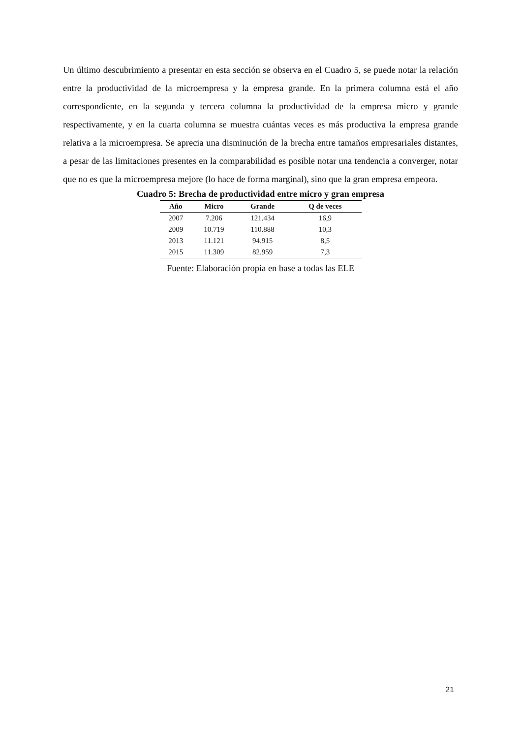Un último descubrimiento a presentar en esta sección se observa en el Cuadro 5, se puede notar la relación entre la productividad de la microempresa y la empresa grande. En la primera columna está el año correspondiente, en la segunda y tercera columna la productividad de la empresa micro y grande respectivamente, y en la cuarta columna se muestra cuántas veces es más productiva la empresa grande relativa a la microempresa. Se aprecia una disminución de la brecha entre tamaños empresariales distantes, a pesar de las limitaciones presentes en la comparabilidad es posible notar una tendencia a converger, notar que no es que la microempresa mejore (lo hace de forma marginal), sino que la gran empresa empeora.
Cuadro 5: Brecha de productividad entre micro y gran empresa
| Año | Micro | Grande | Q de veces |
| --- | --- | --- | --- |
| 2007 | 7.206 | 121.434 | 16,9 |
| 2009 | 10.719 | 110.888 | 10,3 |
| 2013 | 11.121 | 94.915 | 8,5 |
| 2015 | 11.309 | 82.959 | 7,3 |
Fuente: Elaboración propia en base a todas las ELE
21